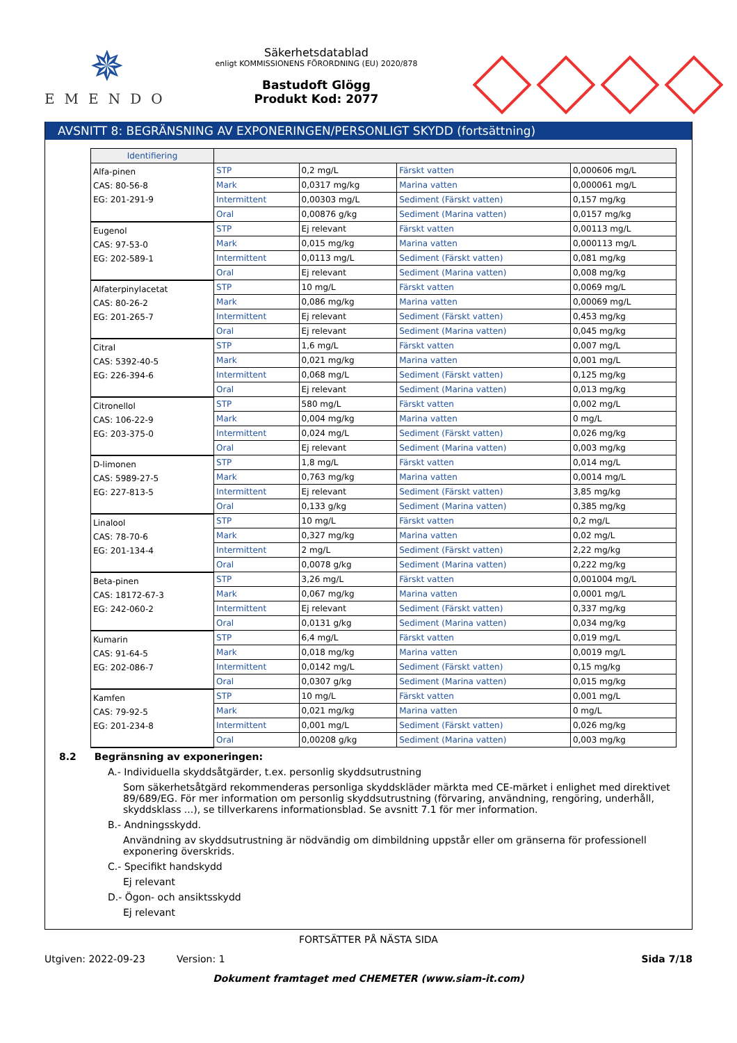✵
EMENDO
Säkerhetsdatablad
enligt KOMMISSIONENS FÖRORDNING (EU) 2020/878
Bastudoft Glögg
Produkt Kod: 2077
AVSNITT 8: BEGRÄNSNING AV EXPONERINGEN/PERSONLIGT SKYDD (fortsättning)
| Identifiering | | | | |
| --- | --- | --- | --- | --- |
| Alfa-pinen CAS: 80-56-8 EG: 201-291-9 | STP | 0,2 mg/L | Färskt vatten | 0,000606 mg/L |
| | Mark | 0,0317 mg/kg | Marina vatten | 0,000061 mg/L |
| | Intermittent | 0,00303 mg/L | Sediment (Färskt vatten) | 0,157 mg/kg |
| | Oral | 0,00876 g/kg | Sediment (Marina vatten) | 0,0157 mg/kg |
| Eugenol CAS: 97-53-0 EG: 202-589-1 | STP | Ej relevant | Färskt vatten | 0,00113 mg/L |
| | Mark | 0,015 mg/kg | Marina vatten | 0,000113 mg/L |
| | Intermittent | 0,0113 mg/L | Sediment (Färskt vatten) | 0,081 mg/kg |
| | Oral | Ej relevant | Sediment (Marina vatten) | 0,008 mg/kg |
| Alfaterpinylacetat CAS: 80-26-2 EG: 201-265-7 | STP | 10 mg/L | Färskt vatten | 0,0069 mg/L |
| | Mark | 0,086 mg/kg | Marina vatten | 0,00069 mg/L |
| | Intermittent | Ej relevant | Sediment (Färskt vatten) | 0,453 mg/kg |
| | Oral | Ej relevant | Sediment (Marina vatten) | 0,045 mg/kg |
| Citral CAS: 5392-40-5 EG: 226-394-6 | STP | 1,6 mg/L | Färskt vatten | 0,007 mg/L |
| | Mark | 0,021 mg/kg | Marina vatten | 0,001 mg/L |
| | Intermittent | 0,068 mg/L | Sediment (Färskt vatten) | 0,125 mg/kg |
| | Oral | Ej relevant | Sediment (Marina vatten) | 0,013 mg/kg |
| Citronellol CAS: 106-22-9 EG: 203-375-0 | STP | 580 mg/L | Färskt vatten | 0,002 mg/L |
| | Mark | 0,004 mg/kg | Marina vatten | 0 mg/L |
| | Intermittent | 0,024 mg/L | Sediment (Färskt vatten) | 0,026 mg/kg |
| | Oral | Ej relevant | Sediment (Marina vatten) | 0,003 mg/kg |
| D-limonen CAS: 5989-27-5 EG: 227-813-5 | STP | 1,8 mg/L | Färskt vatten | 0,014 mg/L |
| | Mark | 0,763 mg/kg | Marina vatten | 0,0014 mg/L |
| | Intermittent | Ej relevant | Sediment (Färskt vatten) | 3,85 mg/kg |
| | Oral | 0,133 g/kg | Sediment (Marina vatten) | 0,385 mg/kg |
| Linalool CAS: 78-70-6 EG: 201-134-4 | STP | 10 mg/L | Färskt vatten | 0,2 mg/L |
| | Mark | 0,327 mg/kg | Marina vatten | 0,02 mg/L |
| | Intermittent | 2 mg/L | Sediment (Färskt vatten) | 2,22 mg/kg |
| | Oral | 0,0078 g/kg | Sediment (Marina vatten) | 0,222 mg/kg |
| Beta-pinen CAS: 18172-67-3 EG: 242-060-2 | STP | 3,26 mg/L | Färskt vatten | 0,001004 mg/L |
| | Mark | 0,067 mg/kg | Marina vatten | 0,0001 mg/L |
| | Intermittent | Ej relevant | Sediment (Färskt vatten) | 0,337 mg/kg |
| | Oral | 0,0131 g/kg | Sediment (Marina vatten) | 0,034 mg/kg |
| Kumarin CAS: 91-64-5 EG: 202-086-7 | STP | 6,4 mg/L | Färskt vatten | 0,019 mg/L |
| | Mark | 0,018 mg/kg | Marina vatten | 0,0019 mg/L |
| | Intermittent | 0,0142 mg/L | Sediment (Färskt vatten) | 0,15 mg/kg |
| | Oral | 0,0307 g/kg | Sediment (Marina vatten) | 0,015 mg/kg |
| Kamfen CAS: 79-92-5 EG: 201-234-8 | STP | 10 mg/L | Färskt vatten | 0,001 mg/L |
| | Mark | 0,021 mg/kg | Marina vatten | 0 mg/L |
| | Intermittent | 0,001 mg/L | Sediment (Färskt vatten) | 0,026 mg/kg |
| | Oral | 0,00208 g/kg | Sediment (Marina vatten) | 0,003 mg/kg |
8.2 Begränsning av exponeringen:
A.- Individuella skyddsåtgärder, t.ex. personlig skyddsutrustning
Som säkerhetsåtgärd rekommenderas personliga skyddskläder märkta med CE-märket i enlighet med direktivet 89/689/EG. För mer information om personlig skyddsutrustning (förvaring, användning, rengöring, underhåll, skyddsklass ...), se tillverkarens informationsblad. Se avsnitt 7.1 för mer information.
B.- Andningsskydd.
Användning av skyddsutrustning är nödvändig om dimbildning uppstår eller om gränserna för professionell exponering överskrids.
C.- Specifikt handskydd
Ej relevant
D.- Ögon- och ansiktsskydd
Ej relevant
FORTSÄTTER PÅ NÄSTA SIDA
Utgiven: 2022-09-23 Version: 1 Sida 7/18
Dokument framtaget med CHEMETER (www.siam-it.com)